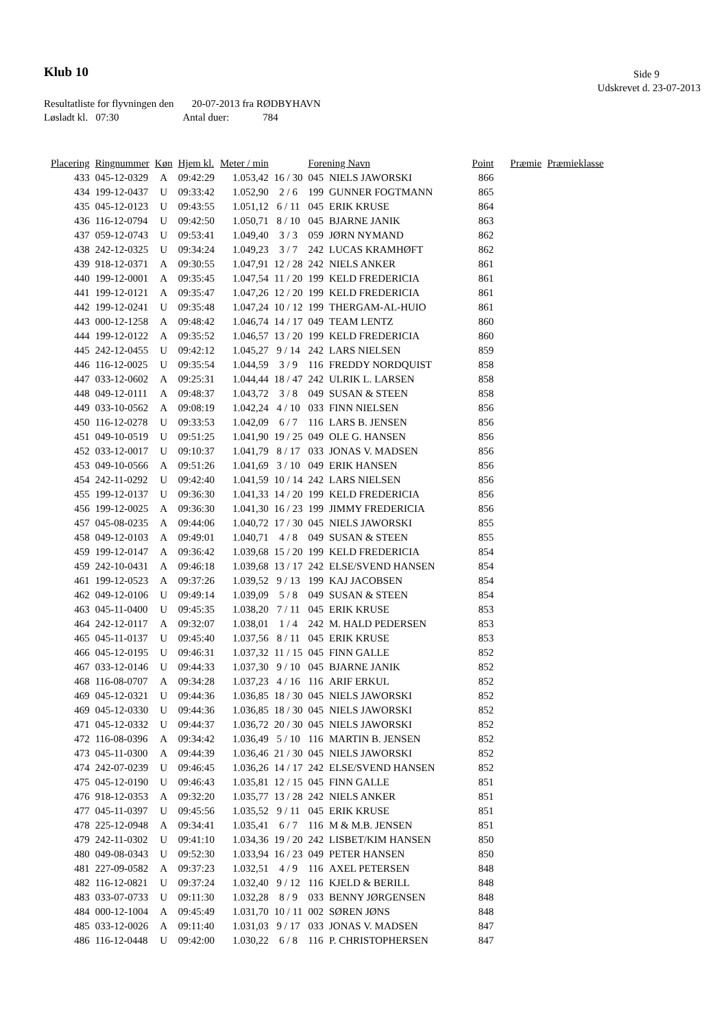Klub 10 Side 9
Udskrevet d. 23-07-2013
Resultatliste for flyvningen den 20-07-2013 fra RØDBYHAVN
Løsladt kl. 07:30 Antal duer: 784
| Placering | Ringnummer | Køn | Hjem kl. | Meter / min | | Forening Navn | | Point | Præmie | Præmieklasse |
| --- | --- | --- | --- | --- | --- | --- | --- | --- | --- | --- |
| 433 | 045-12-0329 | A | 09:42:29 | 1.053,42 | 16 / 30 | 045 | NIELS JAWORSKI | 866 | | |
| 434 | 199-12-0437 | U | 09:33:42 | 1.052,90 | 2 / 6 | 199 | GUNNER FOGTMANN | 865 | | |
| 435 | 045-12-0123 | U | 09:43:55 | 1.051,12 | 6 / 11 | 045 | ERIK KRUSE | 864 | | |
| 436 | 116-12-0794 | U | 09:42:50 | 1.050,71 | 8 / 10 | 045 | BJARNE JANIK | 863 | | |
| 437 | 059-12-0743 | U | 09:53:41 | 1.049,40 | 3 / 3 | 059 | JØRN NYMAND | 862 | | |
| 438 | 242-12-0325 | U | 09:34:24 | 1.049,23 | 3 / 7 | 242 | LUCAS KRAMHØFT | 862 | | |
| 439 | 918-12-0371 | A | 09:30:55 | 1.047,91 | 12 / 28 | 242 | NIELS ANKER | 861 | | |
| 440 | 199-12-0001 | A | 09:35:45 | 1.047,54 | 11 / 20 | 199 | KELD FREDERICIA | 861 | | |
| 441 | 199-12-0121 | A | 09:35:47 | 1.047,26 | 12 / 20 | 199 | KELD FREDERICIA | 861 | | |
| 442 | 199-12-0241 | U | 09:35:48 | 1.047,24 | 10 / 12 | 199 | THERGAM-AL-HUIO | 861 | | |
| 443 | 000-12-1258 | A | 09:48:42 | 1.046,74 | 14 / 17 | 049 | TEAM LENTZ | 860 | | |
| 444 | 199-12-0122 | A | 09:35:52 | 1.046,57 | 13 / 20 | 199 | KELD FREDERICIA | 860 | | |
| 445 | 242-12-0455 | U | 09:42:12 | 1.045,27 | 9 / 14 | 242 | LARS NIELSEN | 859 | | |
| 446 | 116-12-0025 | U | 09:35:54 | 1.044,59 | 3 / 9 | 116 | FREDDY NORDQUIST | 858 | | |
| 447 | 033-12-0602 | A | 09:25:31 | 1.044,44 | 18 / 47 | 242 | ULRIK L. LARSEN | 858 | | |
| 448 | 049-12-0111 | A | 09:48:37 | 1.043,72 | 3 / 8 | 049 | SUSAN & STEEN | 858 | | |
| 449 | 033-10-0562 | A | 09:08:19 | 1.042,24 | 4 / 10 | 033 | FINN NIELSEN | 856 | | |
| 450 | 116-12-0278 | U | 09:33:53 | 1.042,09 | 6 / 7 | 116 | LARS B. JENSEN | 856 | | |
| 451 | 049-10-0519 | U | 09:51:25 | 1.041,90 | 19 / 25 | 049 | OLE G. HANSEN | 856 | | |
| 452 | 033-12-0017 | U | 09:10:37 | 1.041,79 | 8 / 17 | 033 | JONAS V. MADSEN | 856 | | |
| 453 | 049-10-0566 | A | 09:51:26 | 1.041,69 | 3 / 10 | 049 | ERIK HANSEN | 856 | | |
| 454 | 242-11-0292 | U | 09:42:40 | 1.041,59 | 10 / 14 | 242 | LARS NIELSEN | 856 | | |
| 455 | 199-12-0137 | U | 09:36:30 | 1.041,33 | 14 / 20 | 199 | KELD FREDERICIA | 856 | | |
| 456 | 199-12-0025 | A | 09:36:30 | 1.041,30 | 16 / 23 | 199 | JIMMY FREDERICIA | 856 | | |
| 457 | 045-08-0235 | A | 09:44:06 | 1.040,72 | 17 / 30 | 045 | NIELS JAWORSKI | 855 | | |
| 458 | 049-12-0103 | A | 09:49:01 | 1.040,71 | 4 / 8 | 049 | SUSAN & STEEN | 855 | | |
| 459 | 199-12-0147 | A | 09:36:42 | 1.039,68 | 15 / 20 | 199 | KELD FREDERICIA | 854 | | |
| 459 | 242-10-0431 | A | 09:46:18 | 1.039,68 | 13 / 17 | 242 | ELSE/SVEND HANSEN | 854 | | |
| 461 | 199-12-0523 | A | 09:37:26 | 1.039,52 | 9 / 13 | 199 | KAJ JACOBSEN | 854 | | |
| 462 | 049-12-0106 | U | 09:49:14 | 1.039,09 | 5 / 8 | 049 | SUSAN & STEEN | 854 | | |
| 463 | 045-11-0400 | U | 09:45:35 | 1.038,20 | 7 / 11 | 045 | ERIK KRUSE | 853 | | |
| 464 | 242-12-0117 | A | 09:32:07 | 1.038,01 | 1 / 4 | 242 | M. HALD PEDERSEN | 853 | | |
| 465 | 045-11-0137 | U | 09:45:40 | 1.037,56 | 8 / 11 | 045 | ERIK KRUSE | 853 | | |
| 466 | 045-12-0195 | U | 09:46:31 | 1.037,32 | 11 / 15 | 045 | FINN GALLE | 852 | | |
| 467 | 033-12-0146 | U | 09:44:33 | 1.037,30 | 9 / 10 | 045 | BJARNE JANIK | 852 | | |
| 468 | 116-08-0707 | A | 09:34:28 | 1.037,23 | 4 / 16 | 116 | ARIF ERKUL | 852 | | |
| 469 | 045-12-0321 | U | 09:44:36 | 1.036,85 | 18 / 30 | 045 | NIELS JAWORSKI | 852 | | |
| 469 | 045-12-0330 | U | 09:44:36 | 1.036,85 | 18 / 30 | 045 | NIELS JAWORSKI | 852 | | |
| 471 | 045-12-0332 | U | 09:44:37 | 1.036,72 | 20 / 30 | 045 | NIELS JAWORSKI | 852 | | |
| 472 | 116-08-0396 | A | 09:34:42 | 1.036,49 | 5 / 10 | 116 | MARTIN B. JENSEN | 852 | | |
| 473 | 045-11-0300 | A | 09:44:39 | 1.036,46 | 21 / 30 | 045 | NIELS JAWORSKI | 852 | | |
| 474 | 242-07-0239 | U | 09:46:45 | 1.036,26 | 14 / 17 | 242 | ELSE/SVEND HANSEN | 852 | | |
| 475 | 045-12-0190 | U | 09:46:43 | 1.035,81 | 12 / 15 | 045 | FINN GALLE | 851 | | |
| 476 | 918-12-0353 | A | 09:32:20 | 1.035,77 | 13 / 28 | 242 | NIELS ANKER | 851 | | |
| 477 | 045-11-0397 | U | 09:45:56 | 1.035,52 | 9 / 11 | 045 | ERIK KRUSE | 851 | | |
| 478 | 225-12-0948 | A | 09:34:41 | 1.035,41 | 6 / 7 | 116 | M & M.B. JENSEN | 851 | | |
| 479 | 242-11-0302 | U | 09:41:10 | 1.034,36 | 19 / 20 | 242 | LISBET/KIM HANSEN | 850 | | |
| 480 | 049-08-0343 | U | 09:52:30 | 1.033,94 | 16 / 23 | 049 | PETER HANSEN | 850 | | |
| 481 | 227-09-0582 | A | 09:37:23 | 1.032,51 | 4 / 9 | 116 | AXEL PETERSEN | 848 | | |
| 482 | 116-12-0821 | U | 09:37:24 | 1.032,40 | 9 / 12 | 116 | KJELD & BERILL | 848 | | |
| 483 | 033-07-0733 | U | 09:11:30 | 1.032,28 | 8 / 9 | 033 | BENNY JØRGENSEN | 848 | | |
| 484 | 000-12-1004 | A | 09:45:49 | 1.031,70 | 10 / 11 | 002 | SØREN JØNS | 848 | | |
| 485 | 033-12-0026 | A | 09:11:40 | 1.031,03 | 9 / 17 | 033 | JONAS V. MADSEN | 847 | | |
| 486 | 116-12-0448 | U | 09:42:00 | 1.030,22 | 6 / 8 | 116 | P. CHRISTOPHERSEN | 847 | | |